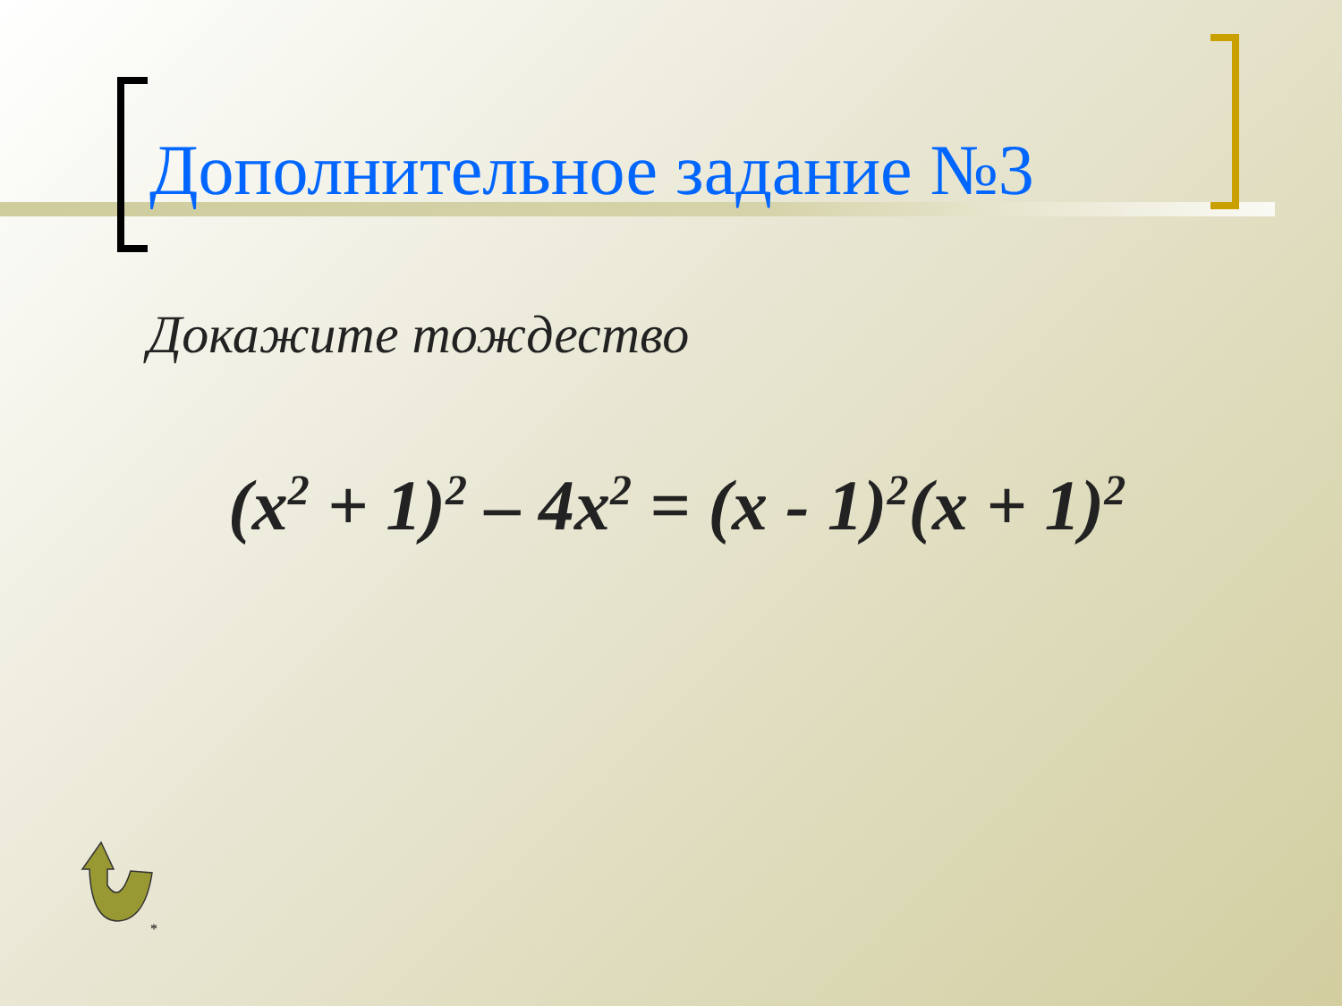Дополнительное задание №3
Докажите тождество
(x<sup>2</sup> + 1)<sup>2</sup> – 4x<sup>2</sup> = (x - 1)<sup>2</sup>(x + 1)<sup>2</sup>
*